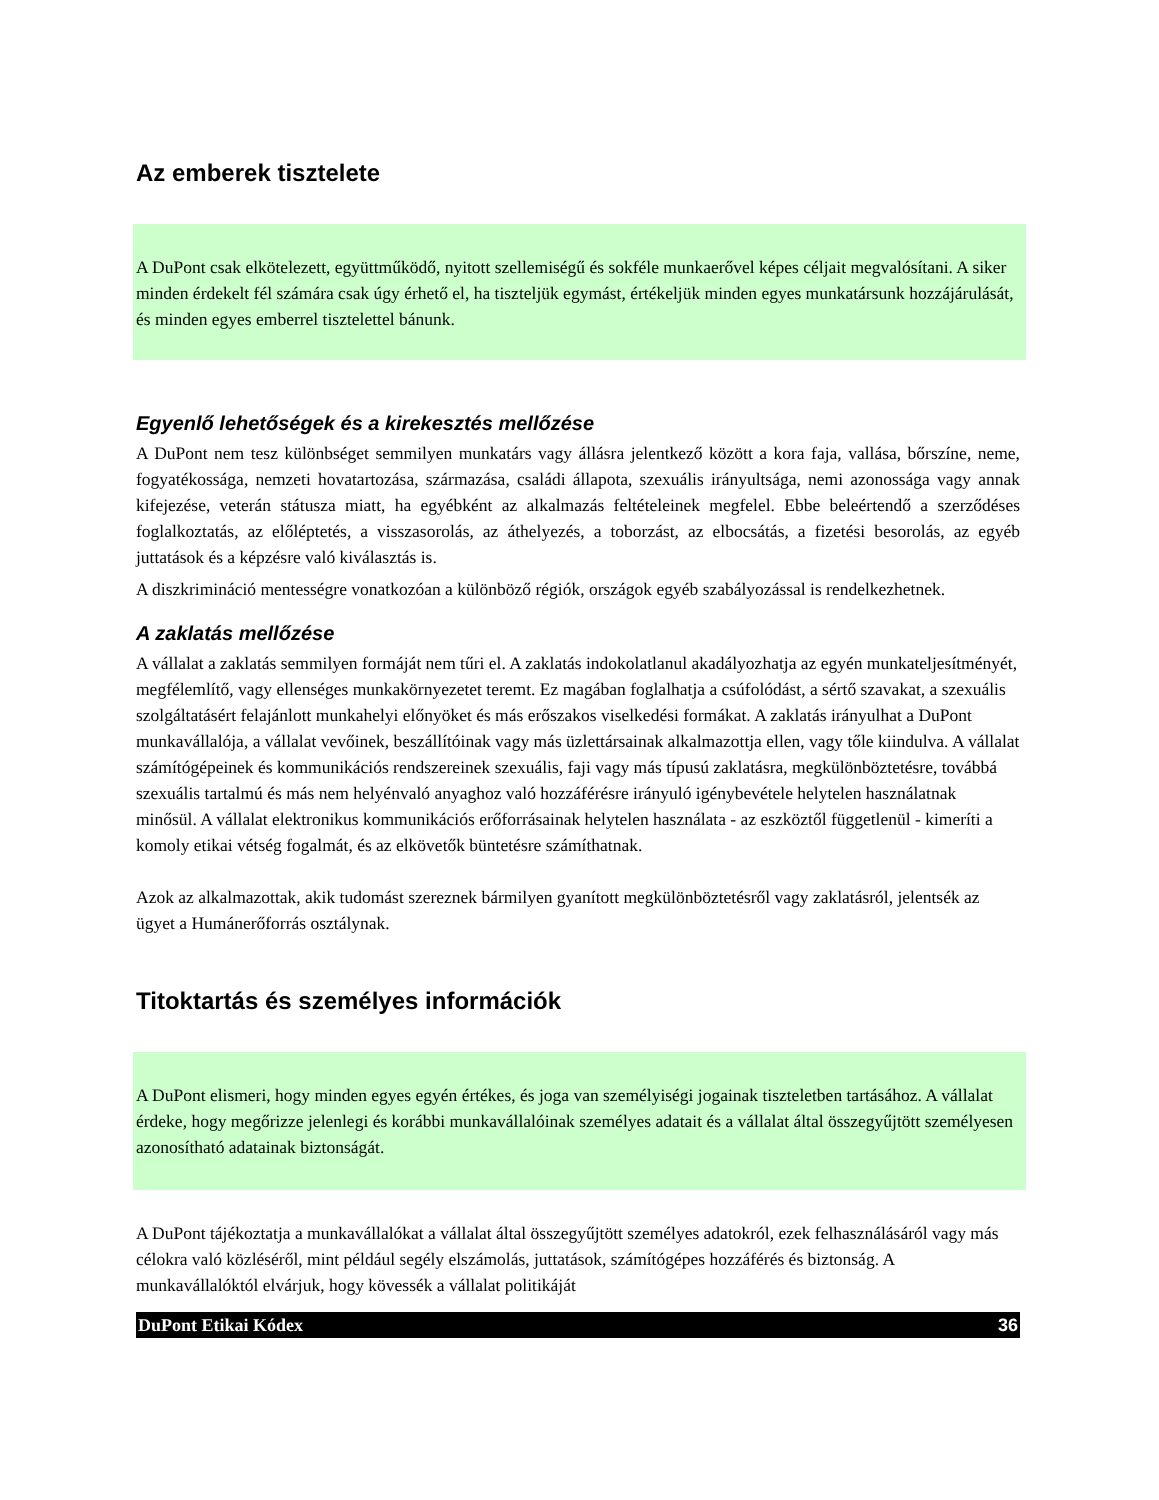Az emberek tisztelete
A DuPont csak elkötelezett, együttműködő, nyitott szellemiségű és sokféle munkaerővel képes céljait megvalósítani. A siker minden érdekelt fél számára csak úgy érhető el, ha tiszteljük egymást, értékeljük minden egyes munkatársunk hozzájárulását, és minden egyes emberrel tisztelettel bánunk.
Egyenlő lehetőségek és a kirekesztés mellőzése
A DuPont nem tesz különbséget semmilyen munkatárs vagy állásra jelentkező között a kora faja, vallása, bőrszíne, neme, fogyatékossága, nemzeti hovatartozása, származása, családi állapota, szexuális irányultsága, nemi azonossága vagy annak kifejezése, veterán státusza miatt, ha egyébként az alkalmazás feltételeinek megfelel. Ebbe beleértendő a szerződéses foglalkoztatás, az előléptetés, a visszasorolás, az áthelyezés, a toborzást, az elbocsátás, a fizetési besorolás, az egyéb juttatások és a képzésre való kiválasztás is.
A diszkrimináció mentességre vonatkozóan a különböző régiók, országok egyéb szabályozással is rendelkezhetnek.
A zaklatás mellőzése
A vállalat a zaklatás semmilyen formáját nem tűri el. A zaklatás indokolatlanul akadályozhatja az egyén munkateljesítményét, megfélemlítő, vagy ellenséges munkakörnyezetet teremt. Ez magában foglalhatja a csúfolódást, a sértő szavakat, a szexuális szolgáltatásért felajánlott munkahelyi előnyöket és más erőszakos viselkedési formákat. A zaklatás irányulhat a DuPont munkavállalója, a vállalat vevőinek, beszállítóinak vagy más üzlettársainak alkalmazottja ellen, vagy tőle kiindulva. A vállalat számítógépeinek és kommunikációs rendszereinek szexuális, faji vagy más típusú zaklatásra, megkülönböztetésre, továbbá szexuális tartalmú és más nem helyénvaló anyaghoz való hozzáférésre irányuló igénybevétele helytelen használatnak minősül. A vállalat elektronikus kommunikációs erőforrásainak helytelen használata - az eszköztől függetlenül - kimeríti a komoly etikai vétség fogalmát, és az elkövetők büntetésre számíthatnak.
Azok az alkalmazottak, akik tudomást szereznek bármilyen gyanított megkülönböztetésről vagy zaklatásról, jelentsék az ügyet a Humánerőforrás osztálynak.
Titoktartás és személyes információk
A DuPont elismeri, hogy minden egyes egyén értékes, és joga van személyiségi jogainak tiszteletben tartásához. A vállalat érdeke, hogy megőrizze jelenlegi és korábbi munkavállalóinak személyes adatait és a vállalat által összegyűjtött személyesen azonosítható adatainak biztonságát.
A DuPont tájékoztatja a munkavállalókat a vállalat által összegyűjtött személyes adatokról, ezek felhasználásáról vagy más célokra való közléséről, mint például segély elszámolás, juttatások, számítógépes hozzáférés és biztonság. A munkavállalóktól elvárjuk, hogy kövessék a vállalat politikáját
DuPont Etikai Kódex 36